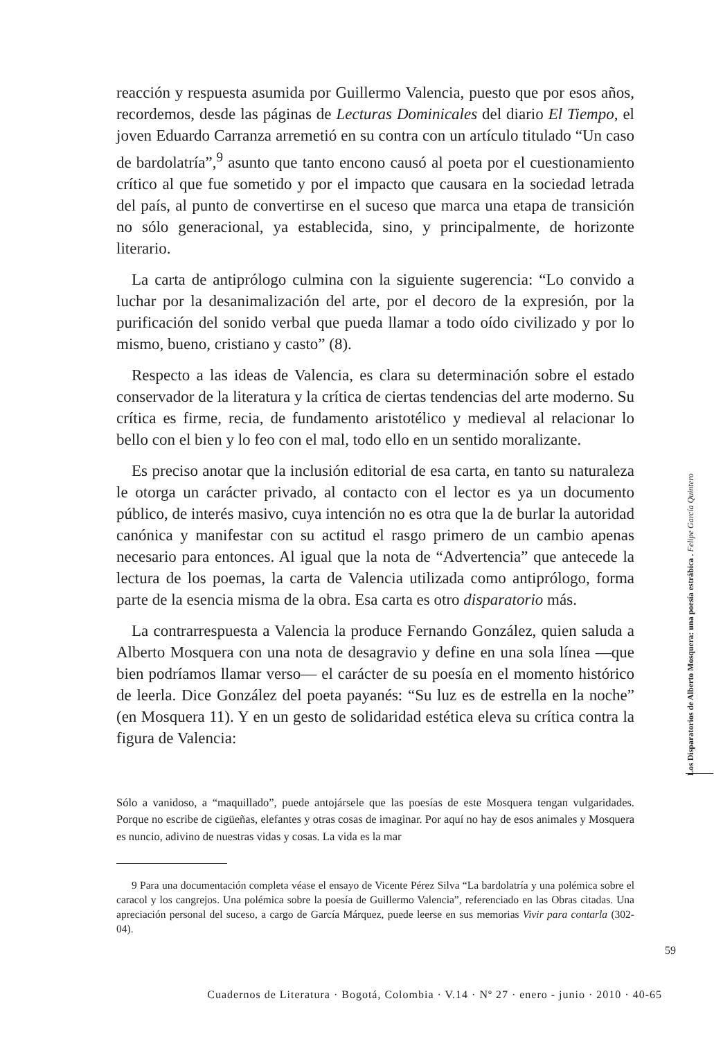reacción y respuesta asumida por Guillermo Valencia, puesto que por esos años, recordemos, desde las páginas de Lecturas Dominicales del diario El Tiempo, el joven Eduardo Carranza arremetió en su contra con un artículo titulado “Un caso de bardolatría”,<sup>9</sup> asunto que tanto encono causó al poeta por el cuestionamiento crítico al que fue sometido y por el impacto que causara en la sociedad letrada del país, al punto de convertirse en el suceso que marca una etapa de transición no sólo generacional, ya establecida, sino, y principalmente, de horizonte literario.
La carta de antiprólogo culmina con la siguiente sugerencia: “Lo convido a luchar por la desanimalización del arte, por el decoro de la expresión, por la purificación del sonido verbal que pueda llamar a todo oído civilizado y por lo mismo, bueno, cristiano y casto” (8).
Respecto a las ideas de Valencia, es clara su determinación sobre el estado conservador de la literatura y la crítica de ciertas tendencias del arte moderno. Su crítica es firme, recia, de fundamento aristotélico y medieval al relacionar lo bello con el bien y lo feo con el mal, todo ello en un sentido moralizante.
Es preciso anotar que la inclusión editorial de esa carta, en tanto su naturaleza le otorga un carácter privado, al contacto con el lector es ya un documento público, de interés masivo, cuya intención no es otra que la de burlar la autoridad canónica y manifestar con su actitud el rasgo primero de un cambio apenas necesario para entonces. Al igual que la nota de “Advertencia” que antecede la lectura de los poemas, la carta de Valencia utilizada como antiprólogo, forma parte de la esencia misma de la obra. Esa carta es otro disparatorio más.
La contrarrespuesta a Valencia la produce Fernando González, quien saluda a Alberto Mosquera con una nota de desagravio y define en una sola línea —que bien podríamos llamar verso— el carácter de su poesía en el momento histórico de leerla. Dice González del poeta payanés: “Su luz es de estrella en la noche” (en Mosquera 11). Y en un gesto de solidaridad estética eleva su crítica contra la figura de Valencia:
Sólo a vanidoso, a “maquillado”, puede antojársele que las poesías de este Mosquera tengan vulgaridades. Porque no escribe de cigüeñas, elefantes y otras cosas de imaginar. Por aquí no hay de esos animales y Mosquera es nuncio, adivino de nuestras vidas y cosas. La vida es la mar
9 Para una documentación completa véase el ensayo de Vicente Pérez Silva “La bardolatría y una polémica sobre el caracol y los cangrejos. Una polémica sobre la poesía de Guillermo Valencia”, referenciado en las Obras citadas. Una apreciación personal del suceso, a cargo de García Márquez, puede leerse en sus memorias Vivir para contarla (302-04).
59
Cuadernos de Literatura · Bogotá, Colombia · V.14 · Nº 27 · enero - junio · 2010 · 40-65
Los Disparatorios de Alberto Mosquera: una poesía estrábica . Felipe García Quintero